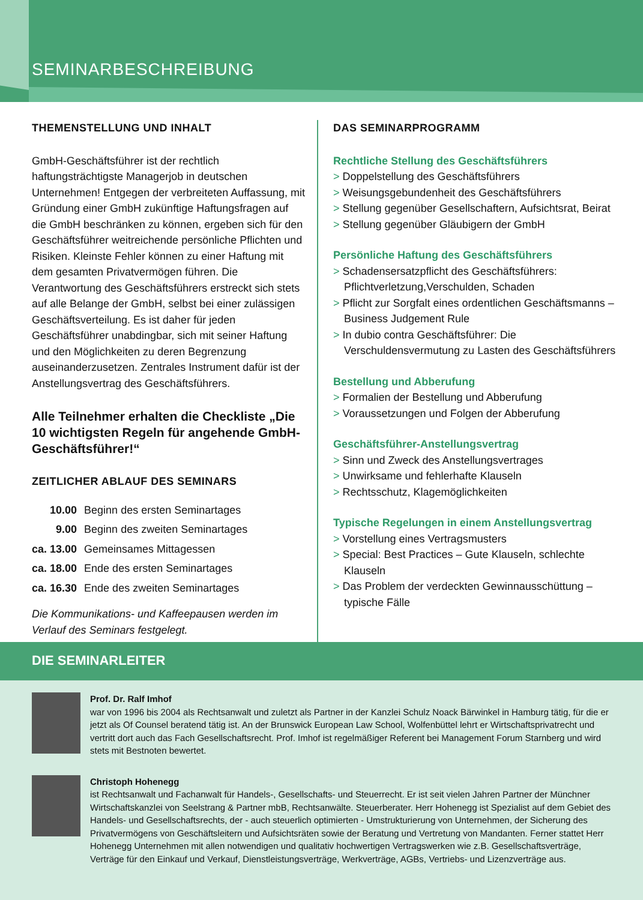SEMINARBESCHREIBUNG
THEMENSTELLUNG UND INHALT
GmbH-Geschäftsführer ist der rechtlich haftungsträchtigste Managerjob in deutschen Unternehmen! Entgegen der verbreiteten Auffassung, mit Gründung einer GmbH zukünftige Haftungsfragen auf die GmbH beschränken zu können, ergeben sich für den Geschäftsführer weitreichende persönliche Pflichten und Risiken. Kleinste Fehler können zu einer Haftung mit dem gesamten Privatvermögen führen. Die Verantwortung des Geschäftsführers erstreckt sich stets auf alle Belange der GmbH, selbst bei einer zulässigen Geschäftsverteilung. Es ist daher für jeden Geschäftsführer unabdingbar, sich mit seiner Haftung und den Möglichkeiten zu deren Begrenzung auseinanderzusetzen. Zentrales Instrument dafür ist der Anstellungsvertrag des Geschäftsführers.
Alle Teilnehmer erhalten die Checkliste „Die 10 wichtigsten Regeln für angehende GmbH-Geschäftsführer!“
ZEITLICHER ABLAUF DES SEMINARS
| 10.00 | Beginn des ersten Seminartages |
| 9.00 | Beginn des zweiten Seminartages |
| ca. 13.00 | Gemeinsames Mittagessen |
| ca. 18.00 | Ende des ersten Seminartages |
| ca. 16.30 | Ende des zweiten Seminartages |
Die Kommunikations- und Kaffeepausen werden im Verlauf des Seminars festgelegt.
DAS SEMINARPROGRAMM
Rechtliche Stellung des Geschäftsführers
> Doppelstellung des Geschäftsführers
> Weisungsgebundenheit des Geschäftsführers
> Stellung gegenüber Gesellschaftern, Aufsichtsrat, Beirat
> Stellung gegenüber Gläubigern der GmbH
Persönliche Haftung des Geschäftsführers
> Schadensersatzpflicht des Geschäftsführers: Pflichtverletzung,Verschulden, Schaden
> Pflicht zur Sorgfalt eines ordentlichen Geschäftsmanns – Business Judgement Rule
> In dubio contra Geschäftsführer: Die Verschuldensvermutung zu Lasten des Geschäftsführers
Bestellung und Abberufung
> Formalien der Bestellung und Abberufung
> Voraussetzungen und Folgen der Abberufung
Geschäftsführer-Anstellungsvertrag
> Sinn und Zweck des Anstellungsvertrages
> Unwirksame und fehlerhafte Klauseln
> Rechtsschutz, Klagemöglichkeiten
Typische Regelungen in einem Anstellungsvertrag
> Vorstellung eines Vertragsmusters
> Special: Best Practices – Gute Klauseln, schlechte Klauseln
> Das Problem der verdeckten Gewinnausschüttung – typische Fälle
DIE SEMINARLEITER
Prof. Dr. Ralf Imhof
war von 1996 bis 2004 als Rechtsanwalt und zuletzt als Partner in der Kanzlei Schulz Noack Bärwinkel in Hamburg tätig, für die er jetzt als Of Counsel beratend tätig ist. An der Brunswick European Law School, Wolfenbüttel lehrt er Wirtschaftsprivatrecht und vertritt dort auch das Fach Gesellschaftsrecht. Prof. Imhof ist regelmäßiger Referent bei Management Forum Starnberg und wird stets mit Bestnoten bewertet.
Christoph Hohenegg
ist Rechtsanwalt und Fachanwalt für Handels-, Gesellschafts- und Steuerrecht. Er ist seit vielen Jahren Partner der Münchner Wirtschaftskanzlei von Seelstrang & Partner mbB, Rechtsanwälte. Steuerberater. Herr Hohenegg ist Spezialist auf dem Gebiet des Handels- und Gesellschaftsrechts, der - auch steuerlich optimierten - Umstrukturierung von Unternehmen, der Sicherung des Privatvermögens von Geschäftsleitern und Aufsichtsräten sowie der Beratung und Vertretung von Mandanten. Ferner stattet Herr Hohenegg Unternehmen mit allen notwendigen und qualitativ hochwertigen Vertragswerken wie z.B. Gesellschaftsverträge, Verträge für den Einkauf und Verkauf, Dienstleistungsverträge, Werkverträge, AGBs, Vertriebs- und Lizenzverträge aus.